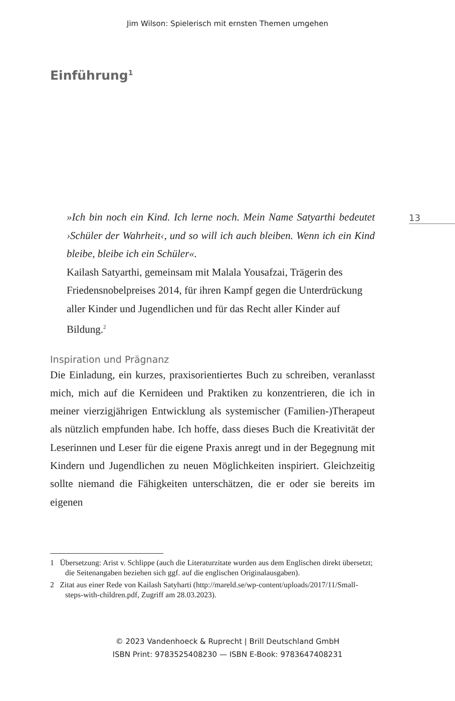Jim Wilson: Spielerisch mit ernsten Themen umgehen
Einführung<sup>1</sup>
13
»Ich bin noch ein Kind. Ich lerne noch. Mein Name Satyarthi bedeutet ›Schüler der Wahrheit‹, und so will ich auch bleiben. Wenn ich ein Kind bleibe, bleibe ich ein Schüler«.
Kailash Satyarthi, gemeinsam mit Malala Yousafzai, Trägerin des Friedensnobelpreises 2014, für ihren Kampf gegen die Unterdrückung aller Kinder und Jugendlichen und für das Recht aller Kinder auf Bildung.<sup>2</sup>
Inspiration und Prägnanz
Die Einladung, ein kurzes, praxisorientiertes Buch zu schreiben, veranlasst mich, mich auf die Kernideen und Praktiken zu konzentrieren, die ich in meiner vierzigjährigen Entwicklung als systemischer (Familien-)Therapeut als nützlich empfunden habe. Ich hoffe, dass dieses Buch die Kreativität der Leserinnen und Leser für die eigene Praxis anregt und in der Begegnung mit Kindern und Jugendlichen zu neuen Möglichkeiten inspiriert. Gleichzeitig sollte niemand die Fähigkeiten unterschätzen, die er oder sie bereits im eigenen
1 Übersetzung: Arist v. Schlippe (auch die Literaturzitate wurden aus dem Englischen direkt übersetzt; die Seitenangaben beziehen sich ggf. auf die englischen Originalausgaben).
2 Zitat aus einer Rede von Kailash Satyharti (http://mareld.se/wp-content/uploads/2017/11/Small-steps-with-children.pdf, Zugriff am 28.03.2023).
© 2023 Vandenhoeck & Ruprecht | Brill Deutschland GmbH
ISBN Print: 9783525408230 — ISBN E-Book: 9783647408231